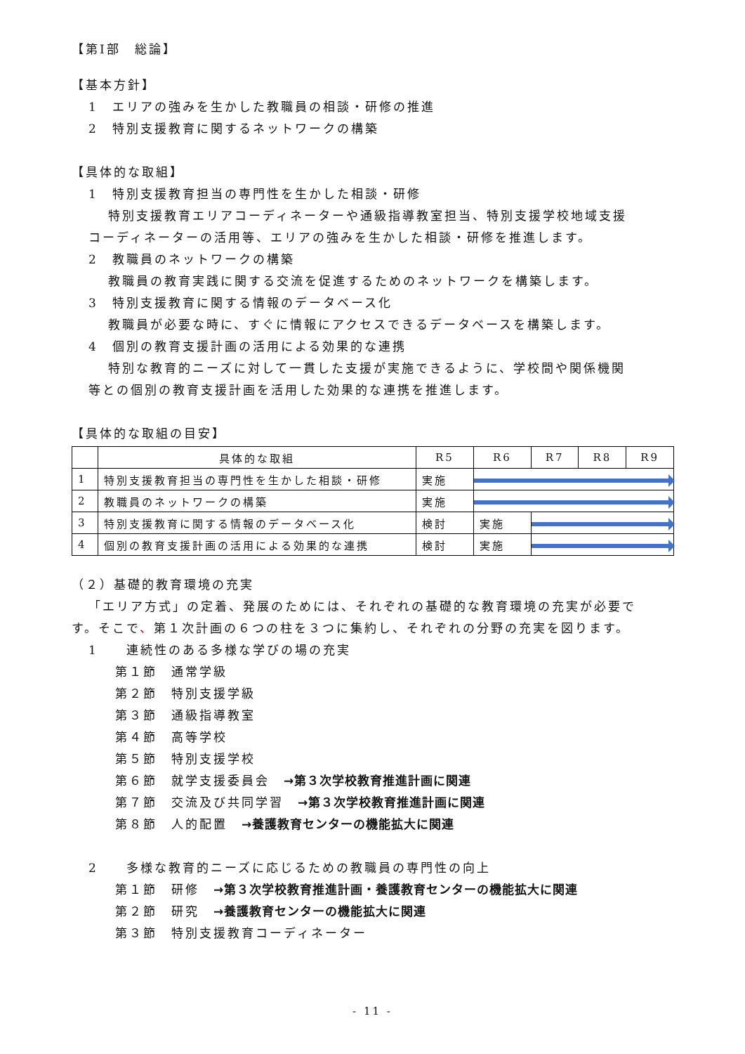【第Ⅰ部　総論】
【基本方針】
1　エリアの強みを生かした教職員の相談・研修の推進
2　特別支援教育に関するネットワークの構築
【具体的な取組】
1　特別支援教育担当の専門性を生かした相談・研修
特別支援教育エリアコーディネーターや通級指導教室担当、特別支援学校地域支援
コーディネーターの活用等、エリアの強みを生かした相談・研修を推進します。
2　教職員のネットワークの構築
教職員の教育実践に関する交流を促進するためのネットワークを構築します。
3　特別支援教育に関する情報のデータベース化
教職員が必要な時に、すぐに情報にアクセスできるデータベースを構築します。
4　個別の教育支援計画の活用による効果的な連携
特別な教育的ニーズに対して一貫した支援が実施できるように、学校間や関係機関
等との個別の教育支援計画を活用した効果的な連携を推進します。
【具体的な取組の目安】
| | 具体的な取組 | R5 | R6 | R7 | R8 | R9 |
| --- | --- | --- | --- | --- | --- | --- |
| 1 | 特別支援教育担当の専門性を生かした相談・研修 | 実施 | | | | |
| 2 | 教職員のネットワークの構築 | 実施 | | | | |
| 3 | 特別支援教育に関する情報のデータベース化 | 検討 | 実施 | | | |
| 4 | 個別の教育支援計画の活用による効果的な連携 | 検討 | 実施 | | | |
（２）基礎的教育環境の充実
「エリア方式」の定着、発展のためには、それぞれの基礎的な教育環境の充実が必要で
す。そこで、第１次計画の６つの柱を３つに集約し、それぞれの分野の充実を図ります。
1　　連続性のある多様な学びの場の充実
第１節　通常学級
第２節　特別支援学級
第３節　通級指導教室
第４節　高等学校
第５節　特別支援学校
第６節　就学支援委員会　→第３次学校教育推進計画に関連
第７節　交流及び共同学習　→第３次学校教育推進計画に関連
第８節　人的配置　→養護教育センターの機能拡大に関連
2　　多様な教育的ニーズに応じるための教職員の専門性の向上
第１節　研修　→第３次学校教育推進計画・養護教育センターの機能拡大に関連
第２節　研究　→養護教育センターの機能拡大に関連
第３節　特別支援教育コーディネーター
- 11 -